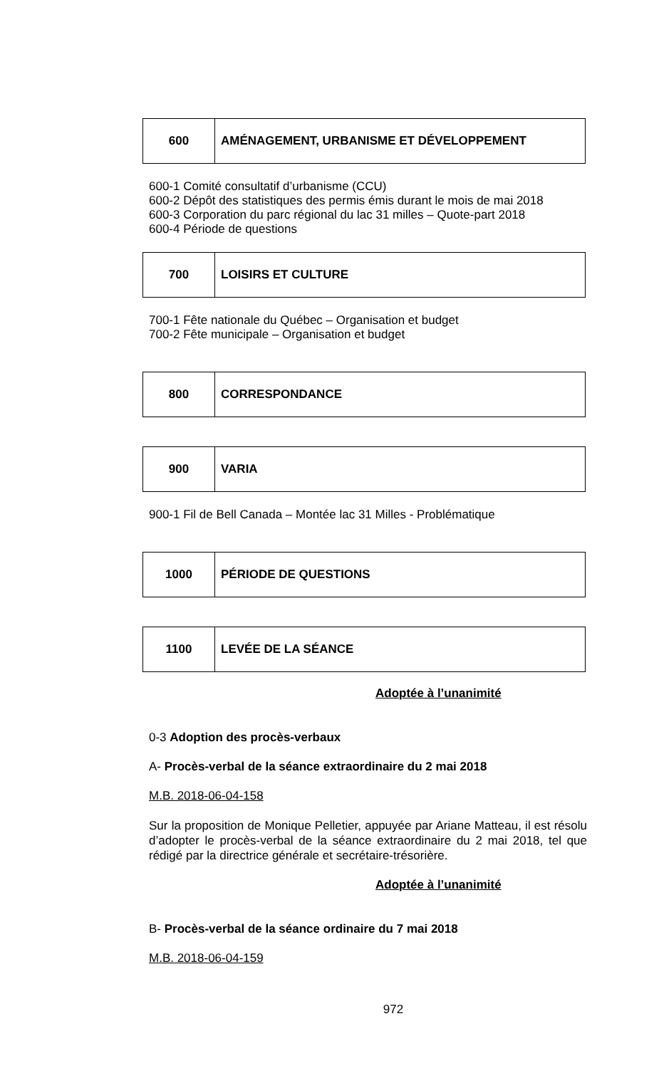| 600 | AMÉNAGEMENT, URBANISME ET DÉVELOPPEMENT |
600-1 Comité consultatif d’urbanisme (CCU)
600-2 Dépôt des statistiques des permis émis durant le mois de mai 2018
600-3 Corporation du parc régional du lac 31 milles – Quote-part 2018
600-4 Période de questions
| 700 | LOISIRS ET CULTURE |
700-1 Fête nationale du Québec – Organisation et budget
700-2 Fête municipale – Organisation et budget
| 800 | CORRESPONDANCE |
| 900 | VARIA |
900-1 Fil de Bell Canada – Montée lac 31 Milles - Problématique
| 1000 | PÉRIODE DE QUESTIONS |
| 1100 | LEVÉE DE LA SÉANCE |
Adoptée à l’unanimité
0-3 Adoption des procès-verbaux
A- Procès-verbal de la séance extraordinaire du 2 mai 2018
M.B. 2018-06-04-158
Sur la proposition de Monique Pelletier, appuyée par Ariane Matteau, il est résolu d’adopter le procès-verbal de la séance extraordinaire du 2 mai 2018, tel que rédigé par la directrice générale et secrétaire-trésorière.
Adoptée à l’unanimité
B- Procès-verbal de la séance ordinaire du 7 mai 2018
M.B. 2018-06-04-159
972